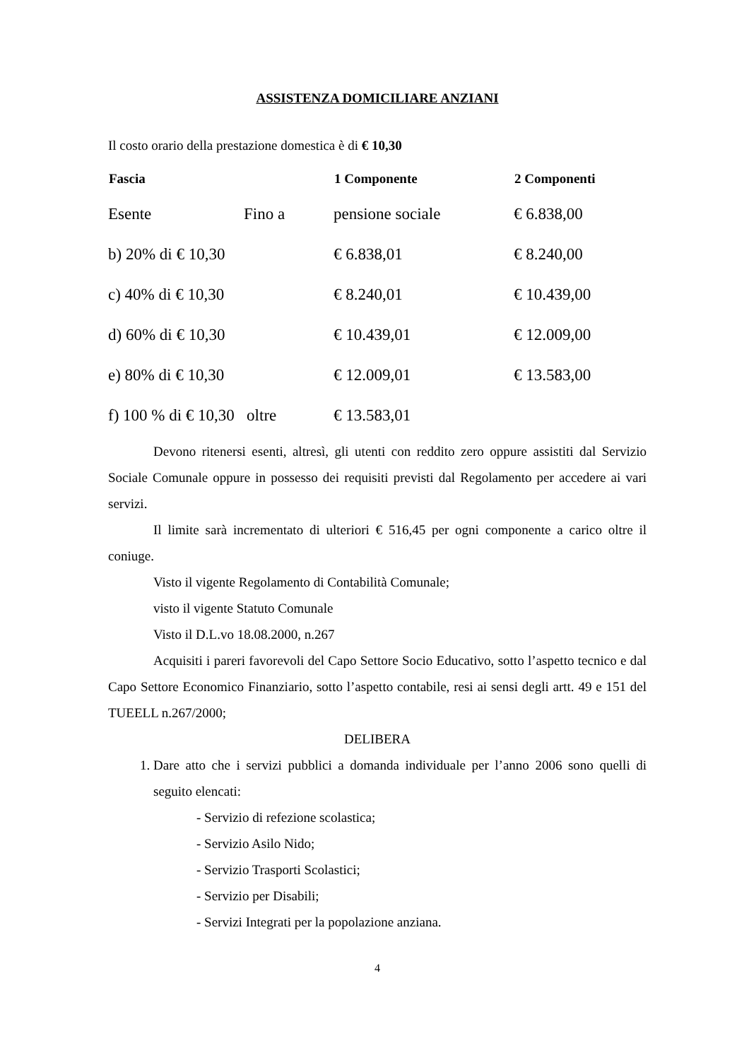ASSISTENZA DOMICILIARE ANZIANI
Il costo orario della prestazione domestica è di € 10,30
| Fascia | | 1 Componente | 2 Componenti |
| --- | --- | --- | --- |
| Esente | Fino a | pensione sociale | € 6.838,00 |
| b) 20% di € 10,30 | | € 6.838,01 | € 8.240,00 |
| c) 40% di € 10,30 | | € 8.240,01 | € 10.439,00 |
| d) 60% di € 10,30 | | € 10.439,01 | € 12.009,00 |
| e) 80% di € 10,30 | | € 12.009,01 | € 13.583,00 |
| f) 100 % di € 10,30 oltre | | € 13.583,01 | |
Devono ritenersi esenti, altresì, gli utenti con reddito zero oppure assistiti dal Servizio Sociale Comunale oppure in possesso dei requisiti previsti dal Regolamento per accedere ai vari servizi.
Il limite sarà incrementato di ulteriori € 516,45 per ogni componente a carico oltre il coniuge.
Visto il vigente Regolamento di Contabilità Comunale;
visto il vigente Statuto Comunale
Visto il D.L.vo 18.08.2000, n.267
Acquisiti i pareri favorevoli del Capo Settore Socio Educativo, sotto l’aspetto tecnico e dal Capo Settore Economico Finanziario, sotto l’aspetto contabile, resi ai sensi degli artt. 49 e 151 del TUEELL n.267/2000;
DELIBERA
1. Dare atto che i servizi pubblici a domanda individuale per l’anno 2006 sono quelli di seguito elencati:
- Servizio di refezione scolastica;
- Servizio Asilo Nido;
- Servizio Trasporti Scolastici;
- Servizio per Disabili;
- Servizi Integrati per la popolazione anziana.
4